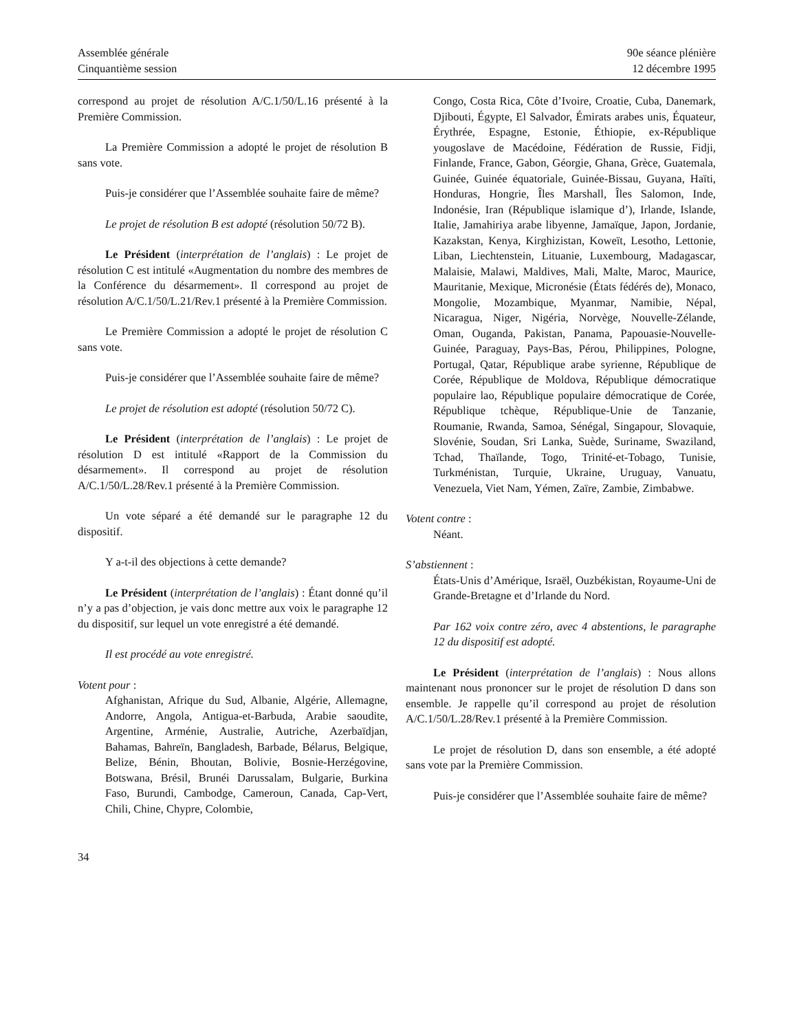Assemblée générale
Cinquantième session
90e séance plénière
12 décembre 1995
correspond au projet de résolution A/C.1/50/L.16 présenté à la Première Commission.
La Première Commission a adopté le projet de résolution B sans vote.
Puis-je considérer que l’Assemblée souhaite faire de même?
Le projet de résolution B est adopté (résolution 50/72 B).
Le Président (interprétation de l’anglais) : Le projet de résolution C est intitulé «Augmentation du nombre des membres de la Conférence du désarmement». Il correspond au projet de résolution A/C.1/50/L.21/Rev.1 présenté à la Première Commission.
Le Première Commission a adopté le projet de résolution C sans vote.
Puis-je considérer que l’Assemblée souhaite faire de même?
Le projet de résolution est adopté (résolution 50/72 C).
Le Président (interprétation de l’anglais) : Le projet de résolution D est intitulé «Rapport de la Commission du désarmement». Il correspond au projet de résolution A/C.1/50/L.28/Rev.1 présenté à la Première Commission.
Un vote séparé a été demandé sur le paragraphe 12 du dispositif.
Y a-t-il des objections à cette demande?
Le Président (interprétation de l’anglais) : Étant donné qu’il n’y a pas d’objection, je vais donc mettre aux voix le paragraphe 12 du dispositif, sur lequel un vote enregistré a été demandé.
Il est procédé au vote enregistré.
Votent pour :
Afghanistan, Afrique du Sud, Albanie, Algérie, Allemagne, Andorre, Angola, Antigua-et-Barbuda, Arabie saoudite, Argentine, Arménie, Australie, Autriche, Azerbaïdjan, Bahamas, Bahreïn, Bangladesh, Barbade, Bélarus, Belgique, Belize, Bénin, Bhoutan, Bolivie, Bosnie-Herzégovine, Botswana, Brésil, Brunéi Darussalam, Bulgarie, Burkina Faso, Burundi, Cambodge, Cameroun, Canada, Cap-Vert, Chili, Chine, Chypre, Colombie,
Congo, Costa Rica, Côte d’Ivoire, Croatie, Cuba, Danemark, Djibouti, Égypte, El Salvador, Émirats arabes unis, Équateur, Érythrée, Espagne, Estonie, Éthiopie, ex-République yougoslave de Macédoine, Fédération de Russie, Fidji, Finlande, France, Gabon, Géorgie, Ghana, Grèce, Guatemala, Guinée, Guinée équatoriale, Guinée-Bissau, Guyana, Haïti, Honduras, Hongrie, Îles Marshall, Îles Salomon, Inde, Indonésie, Iran (République islamique d’), Irlande, Islande, Italie, Jamahiriya arabe libyenne, Jamaïque, Japon, Jordanie, Kazakstan, Kenya, Kirghizistan, Koweït, Lesotho, Lettonie, Liban, Liechtenstein, Lituanie, Luxembourg, Madagascar, Malaisie, Malawi, Maldives, Mali, Malte, Maroc, Maurice, Mauritanie, Mexique, Micronésie (États fédérés de), Monaco, Mongolie, Mozambique, Myanmar, Namibie, Népal, Nicaragua, Niger, Nigéria, Norvège, Nouvelle-Zélande, Oman, Ouganda, Pakistan, Panama, Papouasie-Nouvelle-Guinée, Paraguay, Pays-Bas, Pérou, Philippines, Pologne, Portugal, Qatar, République arabe syrienne, République de Corée, République de Moldova, République démocratique populaire lao, République populaire démocratique de Corée, République tchèque, République-Unie de Tanzanie, Roumanie, Rwanda, Samoa, Sénégal, Singapour, Slovaquie, Slovénie, Soudan, Sri Lanka, Suède, Suriname, Swaziland, Tchad, Thaïlande, Togo, Trinité-et-Tobago, Tunisie, Turkménistan, Turquie, Ukraine, Uruguay, Vanuatu, Venezuela, Viet Nam, Yémen, Zaïre, Zambie, Zimbabwe.
Votent contre :
Néant.
S’abstiennent :
États-Unis d’Amérique, Israël, Ouzbékistan, Royaume-Uni de Grande-Bretagne et d’Irlande du Nord.
Par 162 voix contre zéro, avec 4 abstentions, le paragraphe 12 du dispositif est adopté.
Le Président (interprétation de l’anglais) : Nous allons maintenant nous prononcer sur le projet de résolution D dans son ensemble. Je rappelle qu’il correspond au projet de résolution A/C.1/50/L.28/Rev.1 présenté à la Première Commission.
Le projet de résolution D, dans son ensemble, a été adopté sans vote par la Première Commission.
Puis-je considérer que l’Assemblée souhaite faire de même?
34